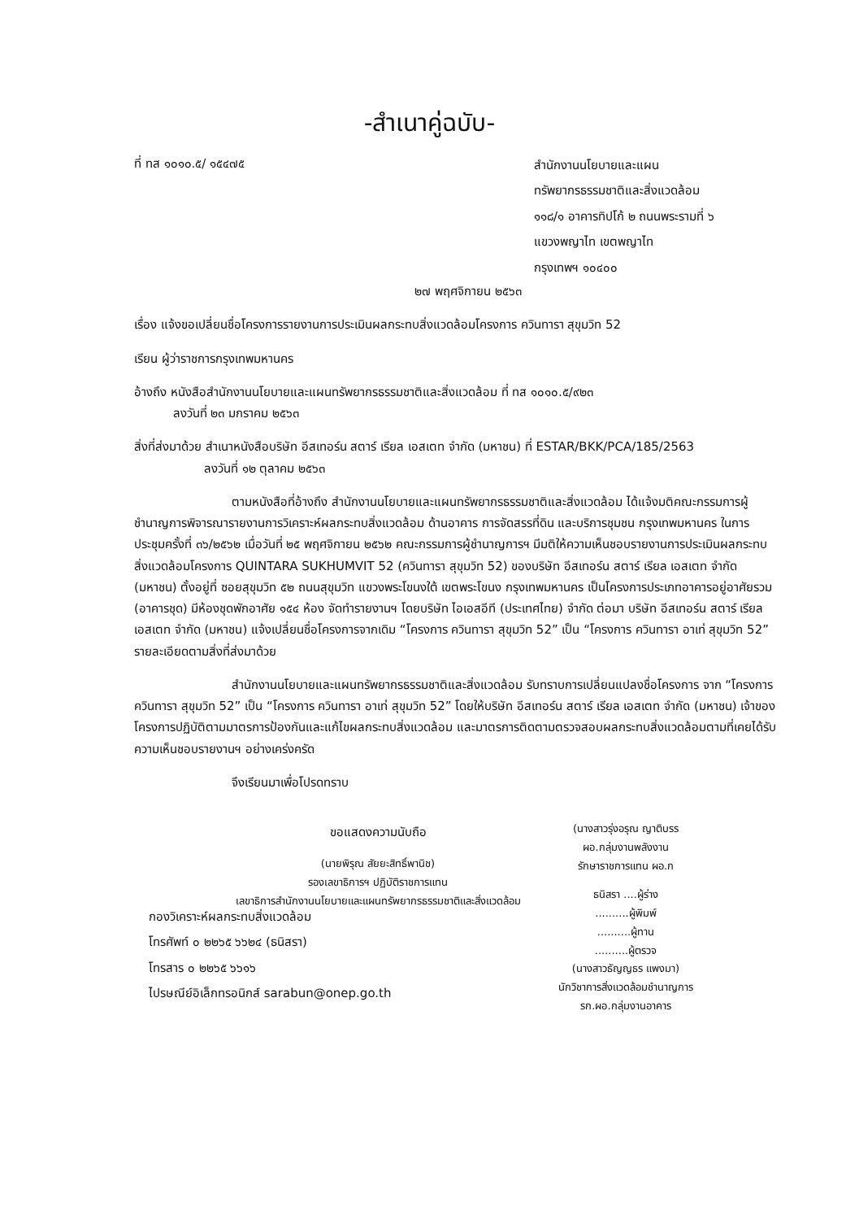-สำเนาคู่ฉบับ-
ที่ ทส ๑๐๑๐.๕/ ๑๕๔๗๕
สำนักงานนโยบายและแผน
ทรัพยากรธรรมชาติและสิ่งแวดล้อม
๑๑๘/๑ อาคารทิปโก้ ๒ ถนนพระรามที่ ๖
แขวงพญาไท เขตพญาไท
กรุงเทพฯ ๑๐๔๐๐
๒๗ พฤศจิกายน ๒๕๖๓
เรื่อง แจ้งขอเปลี่ยนชื่อโครงการรายงานการประเมินผลกระทบสิ่งแวดล้อมโครงการ ควินทารา สุขุมวิท 52
เรียน ผู้ว่าราชการกรุงเทพมหานคร
อ้างถึง หนังสือสำนักงานนโยบายและแผนทรัพยากรธรรมชาติและสิ่งแวดล้อม ที่ ทส ๑๐๑๐.๕/๙๒๓
ลงวันที่ ๒๓ มกราคม ๒๕๖๓
สิ่งที่ส่งมาด้วย สำเนาหนังสือบริษัท อีสเทอร์น สตาร์ เรียล เอสเตท จำกัด (มหาชน) ที่ ESTAR/BKK/PCA/185/2563
ลงวันที่ ๑๒ ตุลาคม ๒๕๖๓
ตามหนังสือที่อ้างถึง สำนักงานนโยบายและแผนทรัพยากรธรรมชาติและสิ่งแวดล้อม ได้แจ้งมติคณะกรรมการผู้ชำนาญการพิจารณารายงานการวิเคราะห์ผลกระทบสิ่งแวดล้อม ด้านอาคาร การจัดสรรที่ดิน และบริการชุมชน กรุงเทพมหานคร ในการประชุมครั้งที่ ๓๖/๒๕๖๒ เมื่อวันที่ ๒๕ พฤศจิกายน ๒๕๖๒ คณะกรรมการผู้ชำนาญการฯ มีมติให้ความเห็นชอบรายงานการประเมินผลกระทบสิ่งแวดล้อมโครงการ QUINTARA SUKHUMVIT 52 (ควินทารา สุขุมวิท 52) ของบริษัท อีสเทอร์น สตาร์ เรียล เอสเตท จำกัด (มหาชน) ตั้งอยู่ที่ ซอยสุขุมวิท ๕๒ ถนนสุขุมวิท แขวงพระโขนงใต้ เขตพระโขนง กรุงเทพมหานคร เป็นโครงการประเภทอาคารอยู่อาศัยรวม (อาคารชุด) มีห้องชุดพักอาศัย ๑๕๔ ห้อง จัดทำรายงานฯ โดยบริษัท ไอเอสอีที (ประเทศไทย) จำกัด ต่อมา บริษัท อีสเทอร์น สตาร์ เรียล เอสเตท จำกัด (มหาชน) แจ้งเปลี่ยนชื่อโครงการจากเดิม “โครงการ ควินทารา สุขุมวิท 52” เป็น “โครงการ ควินทารา อาเท่ สุขุมวิท 52” รายละเอียดตามสิ่งที่ส่งมาด้วย
สำนักงานนโยบายและแผนทรัพยากรธรรมชาติและสิ่งแวดล้อม รับทราบการเปลี่ยนแปลงชื่อโครงการ จาก “โครงการ ควินทารา สุขุมวิท 52” เป็น “โครงการ ควินทารา อาเท่ สุขุมวิท 52” โดยให้บริษัท อีสเทอร์น สตาร์ เรียล เอสเตท จำกัด (มหาชน) เจ้าของโครงการปฏิบัติตามมาตรการป้องกันและแก้ไขผลกระทบสิ่งแวดล้อม และมาตรการติดตามตรวจสอบผลกระทบสิ่งแวดล้อมตามที่เคยได้รับความเห็นชอบรายงานฯ อย่างเคร่งครัด
จึงเรียนมาเพื่อโปรดทราบ
ขอแสดงความนับถือ
(นายพิรุณ สัยยะสิทธิ์พานิช)
รองเลขาธิการฯ ปฏิบัติราชการแทน
เลขาธิการสำนักงานนโยบายและแผนทรัพยากรธรรมชาติและสิ่งแวดล้อม
(นางสาวรุ่งอรุณ ญาติบรร
ผอ.กลุ่มงานพลังงาน
รักษาราชการแทน ผอ.ก
ธนิสรา ....ผู้ร่าง
..........ผู้พิมพ์
..........ผู้ทาน
..........ผู้ตรวจ
(นางสาวธัญญธร แพงมา)
นักวิชาการสิ่งแวดล้อมชำนาญการ
รก.ผอ.กลุ่มงานอาคาร
กองวิเคราะห์ผลกระทบสิ่งแวดล้อม
โทรศัพท์ ๐ ๒๒๖๕ ๖๖๒๔ (ธนิสรา)
โทรสาร ๐ ๒๒๖๕ ๖๖๑๖
ไปรษณีย์อิเล็กทรอนิกส์ sarabun@onep.go.th